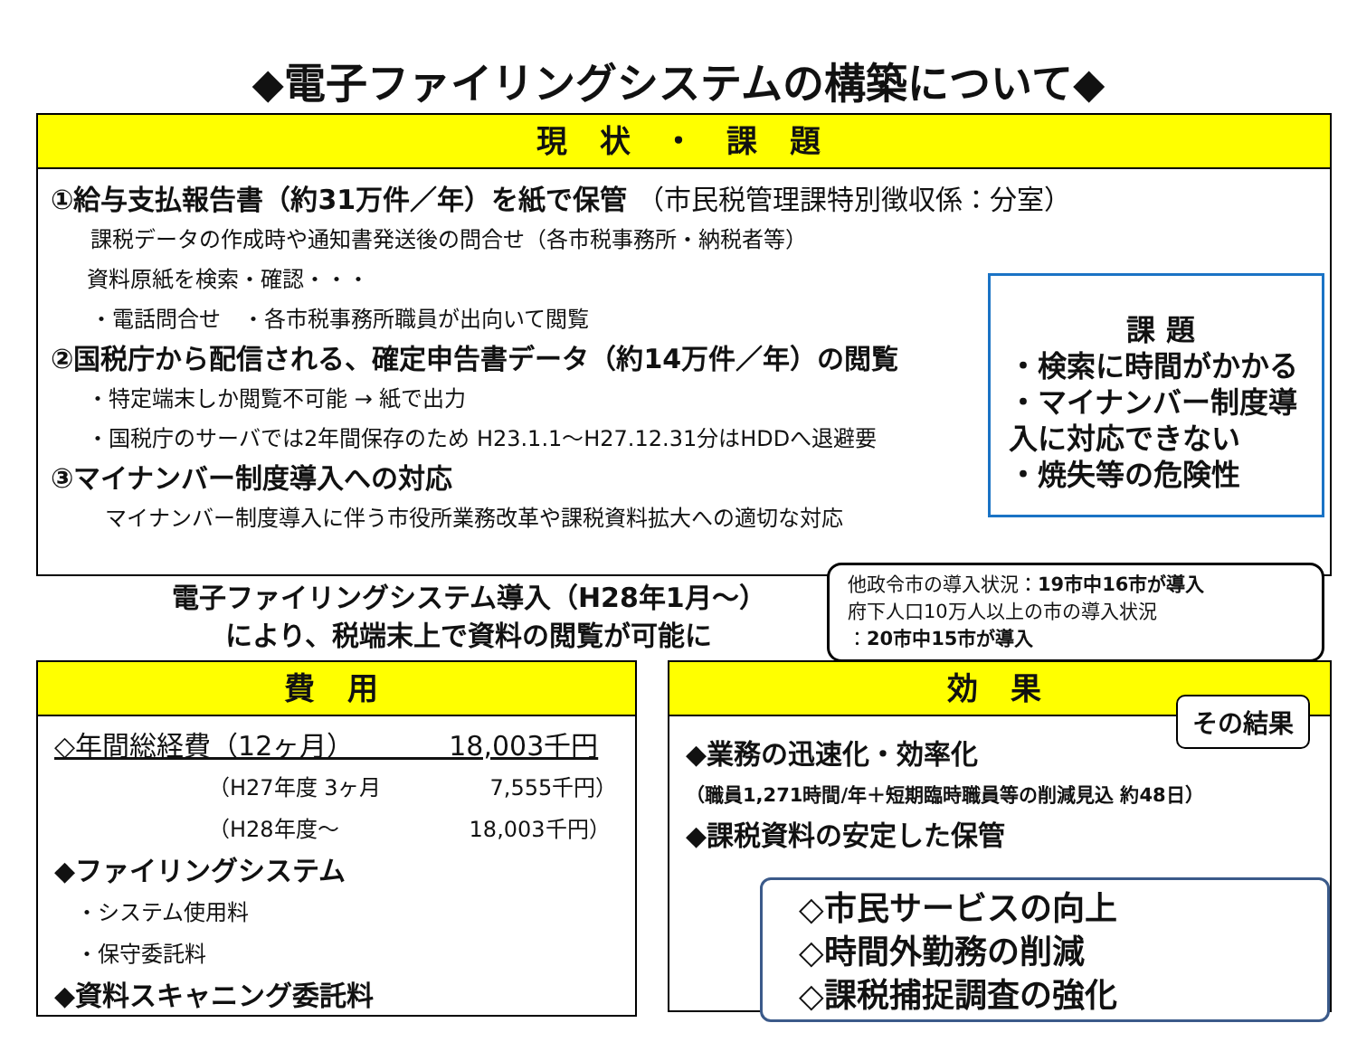◆電子ファイリングシステムの構築について◆
現 状 ・ 課 題
①給与支払報告書（約31万件／年）を紙で保管 （市民税管理課特別徴収係：分室）
課税データの作成時や通知書発送後の問合せ（各市税事務所・納税者等）
資料原紙を検索・確認・・・
・電話問合せ　・各市税事務所職員が出向いて閲覧
②国税庁から配信される、確定申告書データ（約14万件／年）の閲覧
・特定端末しか閲覧不可能 → 紙で出力
・国税庁のサーバでは2年間保存のため H23.1.1～H27.12.31分はHDDへ退避要
③マイナンバー制度導入への対応
マイナンバー制度導入に伴う市役所業務改革や課税資料拡大への適切な対応
課 題
・検索に時間がかかる
・マイナンバー制度導入に対応できない
・焼失等の危険性
電子ファイリングシステム導入（H28年1月～）
により、税端末上で資料の閲覧が可能に
他政令市の導入状況：19市中16市が導入
府下人口10万人以上の市の導入状況
：20市中15市が導入
費 用
◇年間総経費（12ヶ月）　　　　18,003千円
（H27年度 3ヶ月　　　　　7,555千円）
（H28年度～　　　　　　18,003千円）
◆ファイリングシステム
・システム使用料
・保守委託料
◆資料スキャニング委託料
効 果
◆業務の迅速化・効率化
（職員1,271時間/年＋短期臨時職員等の削減見込 約48日）
◆課税資料の安定した保管
その結果
◇市民サービスの向上
◇時間外勤務の削減
◇課税捕捉調査の強化